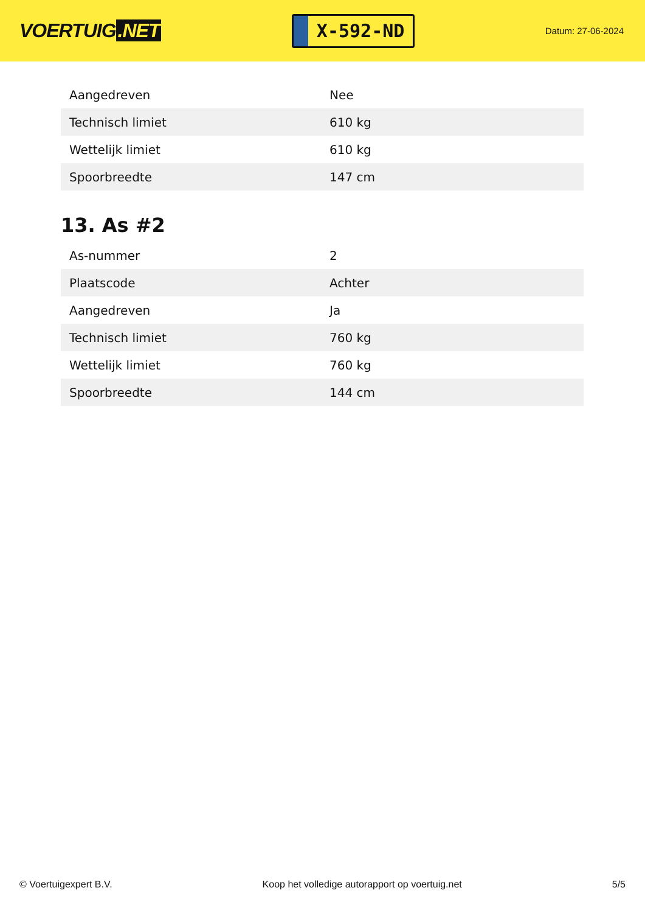VOERTUIG.NET
X-592-ND
Datum: 27-06-2024
| Aangedreven | Nee |
| Technisch limiet | 610 kg |
| Wettelijk limiet | 610 kg |
| Spoorbreedte | 147 cm |
13. As #2
| As-nummer | 2 |
| Plaatscode | Achter |
| Aangedreven | Ja |
| Technisch limiet | 760 kg |
| Wettelijk limiet | 760 kg |
| Spoorbreedte | 144 cm |
© Voertuigexpert B.V. Koop het volledige autorapport op voertuig.net 5/5